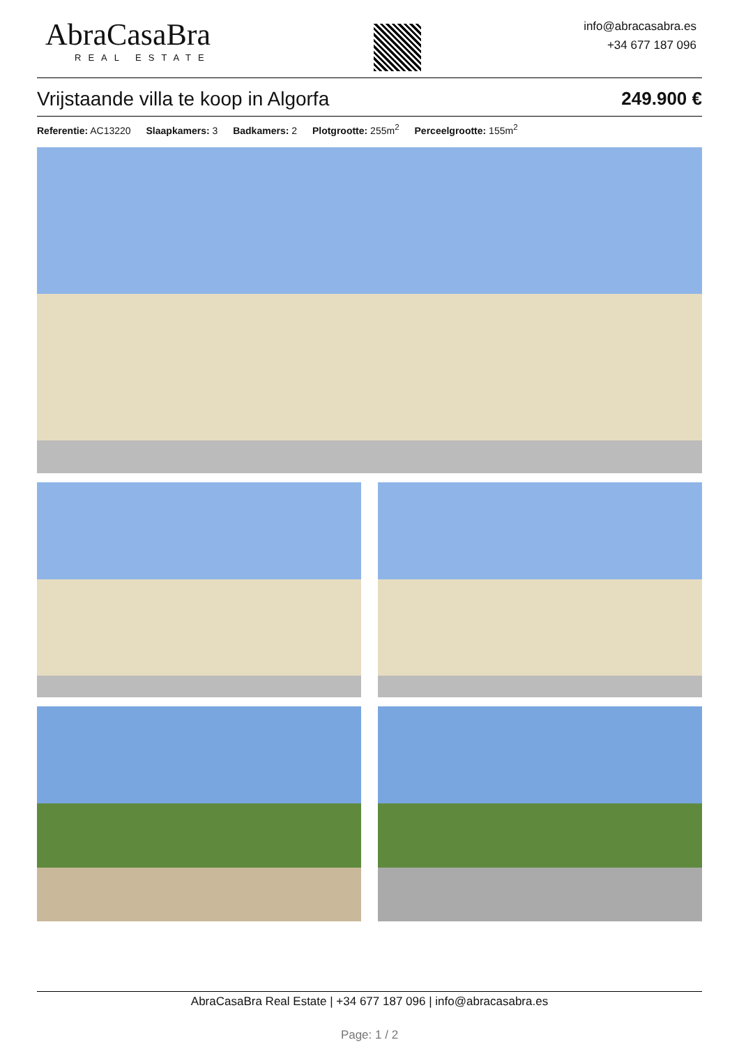AbraCasaBra
REAL ESTATE
info@abracasabra.es
+34 677 187 096
Vrijstaande villa te koop in Algorfa 249.900 €
Referentie: AC13220 Slaapkamers: 3 Badkamers: 2 Plotgrootte: 255m<sup>2</sup> Perceelgrootte: 155m<sup>2</sup>
AbraCasaBra Real Estate | +34 677 187 096 | info@abracasabra.es
Page: 1 / 2